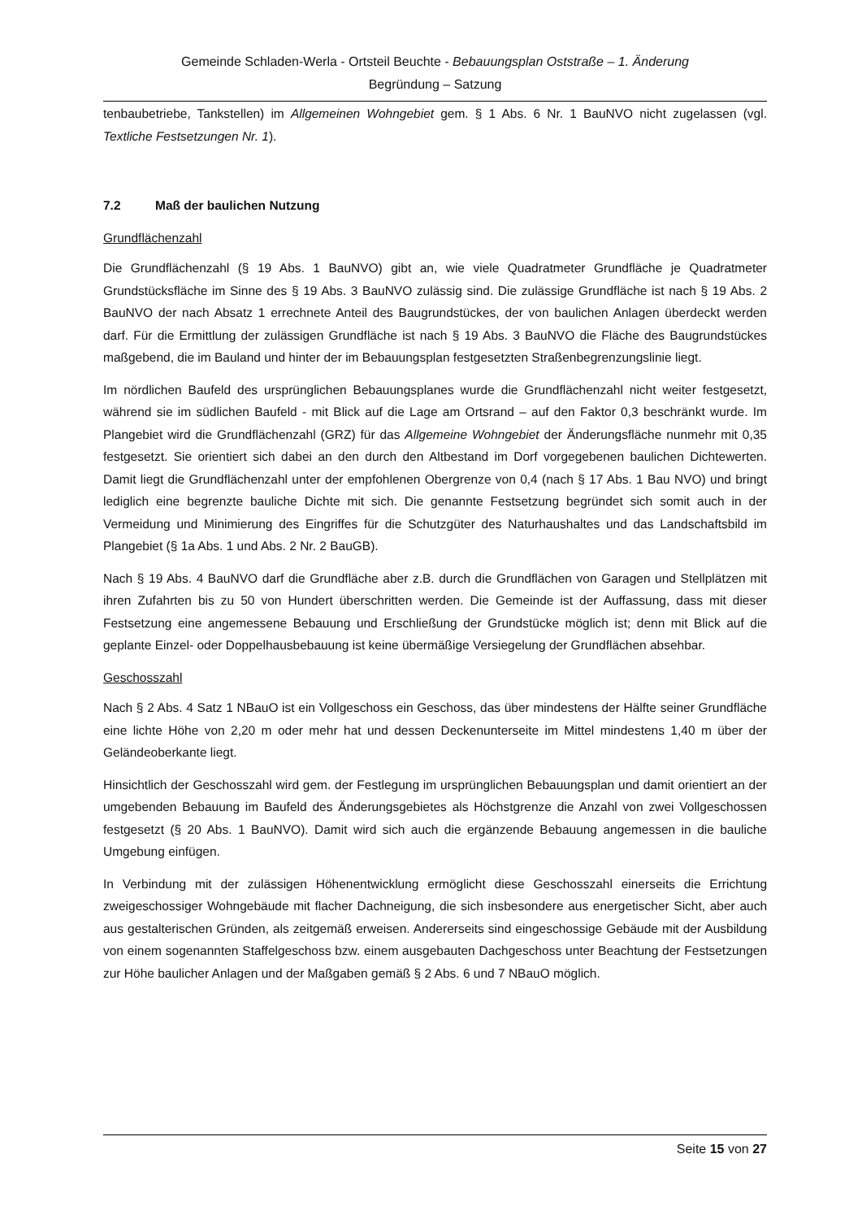Gemeinde Schladen-Werla - Ortsteil Beuchte - Bebauungsplan Oststraße – 1. Änderung
Begründung – Satzung
tenbaubetriebe, Tankstellen) im Allgemeinen Wohngebiet gem. § 1 Abs. 6 Nr. 1 BauNVO nicht zugelassen (vgl. Textliche Festsetzungen Nr. 1).
7.2 Maß der baulichen Nutzung
Grundflächenzahl
Die Grundflächenzahl (§ 19 Abs. 1 BauNVO) gibt an, wie viele Quadratmeter Grundfläche je Quadratmeter Grundstücksfläche im Sinne des § 19 Abs. 3 BauNVO zulässig sind. Die zulässige Grundfläche ist nach § 19 Abs. 2 BauNVO der nach Absatz 1 errechnete Anteil des Baugrundstückes, der von baulichen Anlagen überdeckt werden darf. Für die Ermittlung der zulässigen Grundfläche ist nach § 19 Abs. 3 BauNVO die Fläche des Baugrundstückes maßgebend, die im Bauland und hinter der im Bebauungsplan festgesetzten Straßenbegrenzungslinie liegt.
Im nördlichen Baufeld des ursprünglichen Bebauungsplanes wurde die Grundflächenzahl nicht weiter festgesetzt, während sie im südlichen Baufeld - mit Blick auf die Lage am Ortsrand – auf den Faktor 0,3 beschränkt wurde. Im Plangebiet wird die Grundflächenzahl (GRZ) für das Allgemeine Wohngebiet der Änderungsfläche nunmehr mit 0,35 festgesetzt. Sie orientiert sich dabei an den durch den Altbestand im Dorf vorgegebenen baulichen Dichtewerten. Damit liegt die Grundflächenzahl unter der empfohlenen Obergrenze von 0,4 (nach § 17 Abs. 1 Bau NVO) und bringt lediglich eine begrenzte bauliche Dichte mit sich. Die genannte Festsetzung begründet sich somit auch in der Vermeidung und Minimierung des Eingriffes für die Schutzgüter des Naturhaushaltes und das Landschaftsbild im Plangebiet (§ 1a Abs. 1 und Abs. 2 Nr. 2 BauGB).
Nach § 19 Abs. 4 BauNVO darf die Grundfläche aber z.B. durch die Grundflächen von Garagen und Stellplätzen mit ihren Zufahrten bis zu 50 von Hundert überschritten werden. Die Gemeinde ist der Auffassung, dass mit dieser Festsetzung eine angemessene Bebauung und Erschließung der Grundstücke möglich ist; denn mit Blick auf die geplante Einzel- oder Doppelhausbebauung ist keine übermäßige Versiegelung der Grundflächen absehbar.
Geschosszahl
Nach § 2 Abs. 4 Satz 1 NBauO ist ein Vollgeschoss ein Geschoss, das über mindestens der Hälfte seiner Grundfläche eine lichte Höhe von 2,20 m oder mehr hat und dessen Deckenunterseite im Mittel mindestens 1,40 m über der Geländeoberkante liegt.
Hinsichtlich der Geschosszahl wird gem. der Festlegung im ursprünglichen Bebauungsplan und damit orientiert an der umgebenden Bebauung im Baufeld des Änderungsgebietes als Höchstgrenze die Anzahl von zwei Vollgeschossen festgesetzt (§ 20 Abs. 1 BauNVO). Damit wird sich auch die ergänzende Bebauung angemessen in die bauliche Umgebung einfügen.
In Verbindung mit der zulässigen Höhenentwicklung ermöglicht diese Geschosszahl einerseits die Errichtung zweigeschossiger Wohngebäude mit flacher Dachneigung, die sich insbesondere aus energetischer Sicht, aber auch aus gestalterischen Gründen, als zeitgemäß erweisen. Andererseits sind eingeschossige Gebäude mit der Ausbildung von einem sogenannten Staffelgeschoss bzw. einem ausgebauten Dachgeschoss unter Beachtung der Festsetzungen zur Höhe baulicher Anlagen und der Maßgaben gemäß § 2 Abs. 6 und 7 NBauO möglich.
Seite 15 von 27